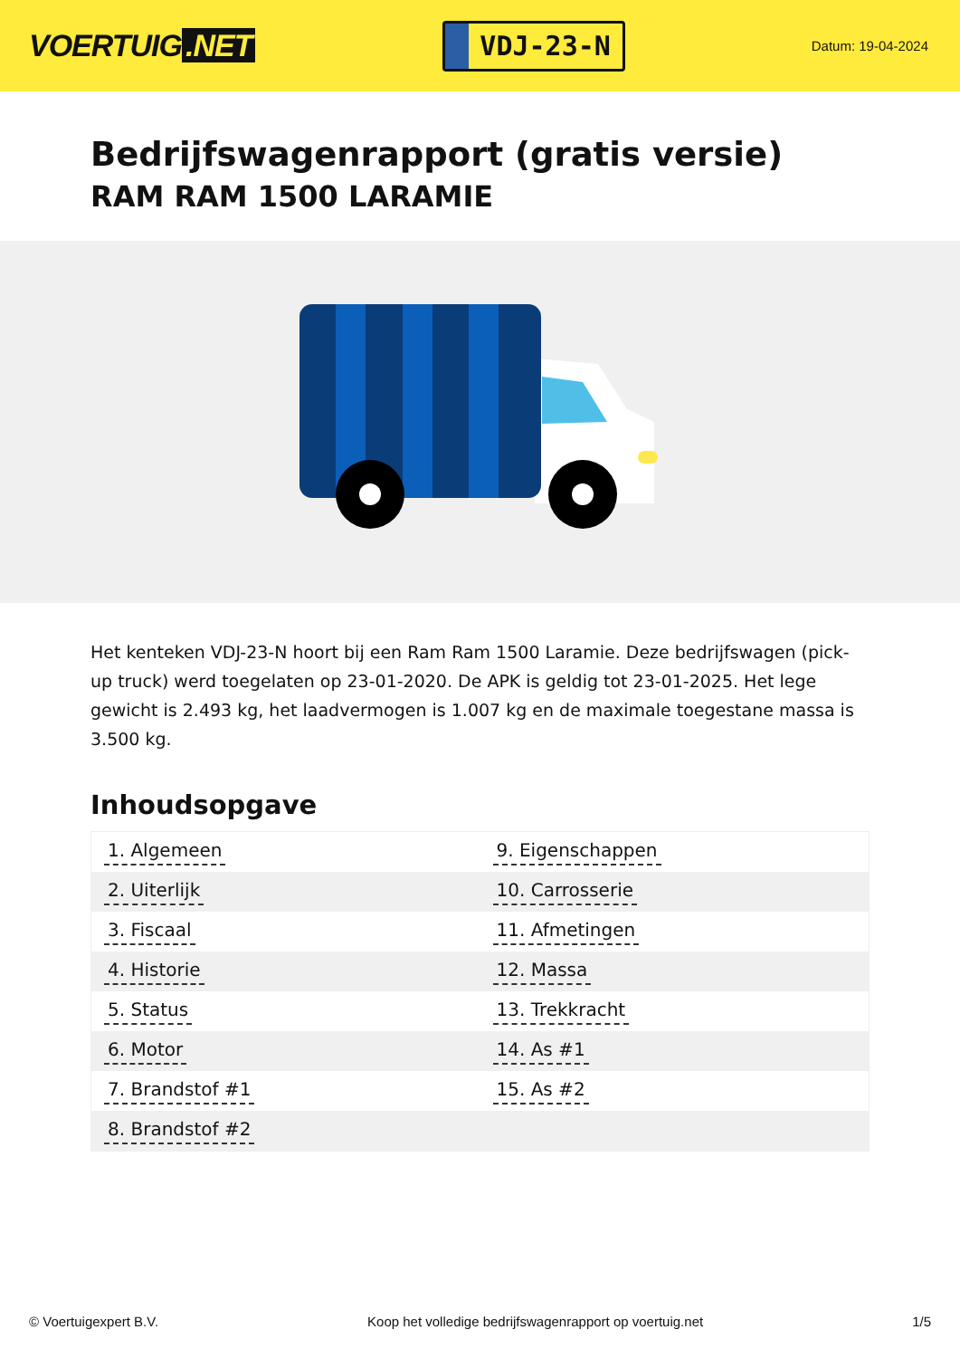VOERTUIG.NET
VDJ-23-N
Datum: 19-04-2024
Bedrijfswagenrapport (gratis versie)
RAM RAM 1500 LARAMIE
Het kenteken VDJ-23-N hoort bij een Ram Ram 1500 Laramie. Deze bedrijfswagen (pick-up truck) werd toegelaten op 23-01-2020. De APK is geldig tot 23-01-2025. Het lege gewicht is 2.493 kg, het laadvermogen is 1.007 kg en de maximale toegestane massa is 3.500 kg.
Inhoudsopgave
| 1. Algemeen | 9. Eigenschappen |
| 2. Uiterlijk | 10. Carrosserie |
| 3. Fiscaal | 11. Afmetingen |
| 4. Historie | 12. Massa |
| 5. Status | 13. Trekkracht |
| 6. Motor | 14. As #1 |
| 7. Brandstof #1 | 15. As #2 |
| 8. Brandstof #2 | |
© Voertuigexpert B.V. Koop het volledige bedrijfswagenrapport op voertuig.net
1/5